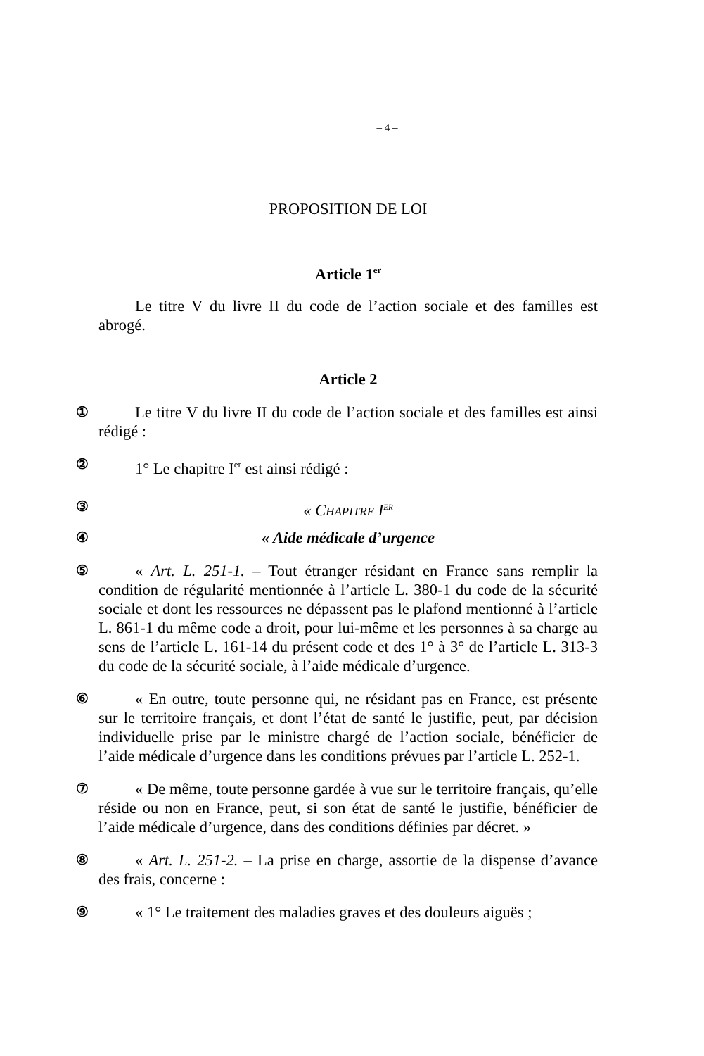– 4 –
PROPOSITION DE LOI
Article 1<sup>er</sup>
Le titre V du livre II du code de l’action sociale et des familles est abrogé.
Article 2
① Le titre V du livre II du code de l’action sociale et des familles est ainsi rédigé :
② 1° Le chapitre I<sup>er</sup> est ainsi rédigé :
③ « CHAPITRE I<sup>ER</sup>
④ « Aide médicale d’urgence
⑤ « Art. L. 251-1. – Tout étranger résidant en France sans remplir la condition de régularité mentionnée à l’article L. 380-1 du code de la sécurité sociale et dont les ressources ne dépassent pas le plafond mentionné à l’article L. 861-1 du même code a droit, pour lui-même et les personnes à sa charge au sens de l’article L. 161-14 du présent code et des 1° à 3° de l’article L. 313-3 du code de la sécurité sociale, à l’aide médicale d’urgence.
⑥ « En outre, toute personne qui, ne résidant pas en France, est présente sur le territoire français, et dont l’état de santé le justifie, peut, par décision individuelle prise par le ministre chargé de l’action sociale, bénéficier de l’aide médicale d’urgence dans les conditions prévues par l’article L. 252-1.
⑦ « De même, toute personne gardée à vue sur le territoire français, qu’elle réside ou non en France, peut, si son état de santé le justifie, bénéficier de l’aide médicale d’urgence, dans des conditions définies par décret. »
⑧ « Art. L. 251-2. – La prise en charge, assortie de la dispense d’avance des frais, concerne :
⑨ « 1° Le traitement des maladies graves et des douleurs aiguës ;